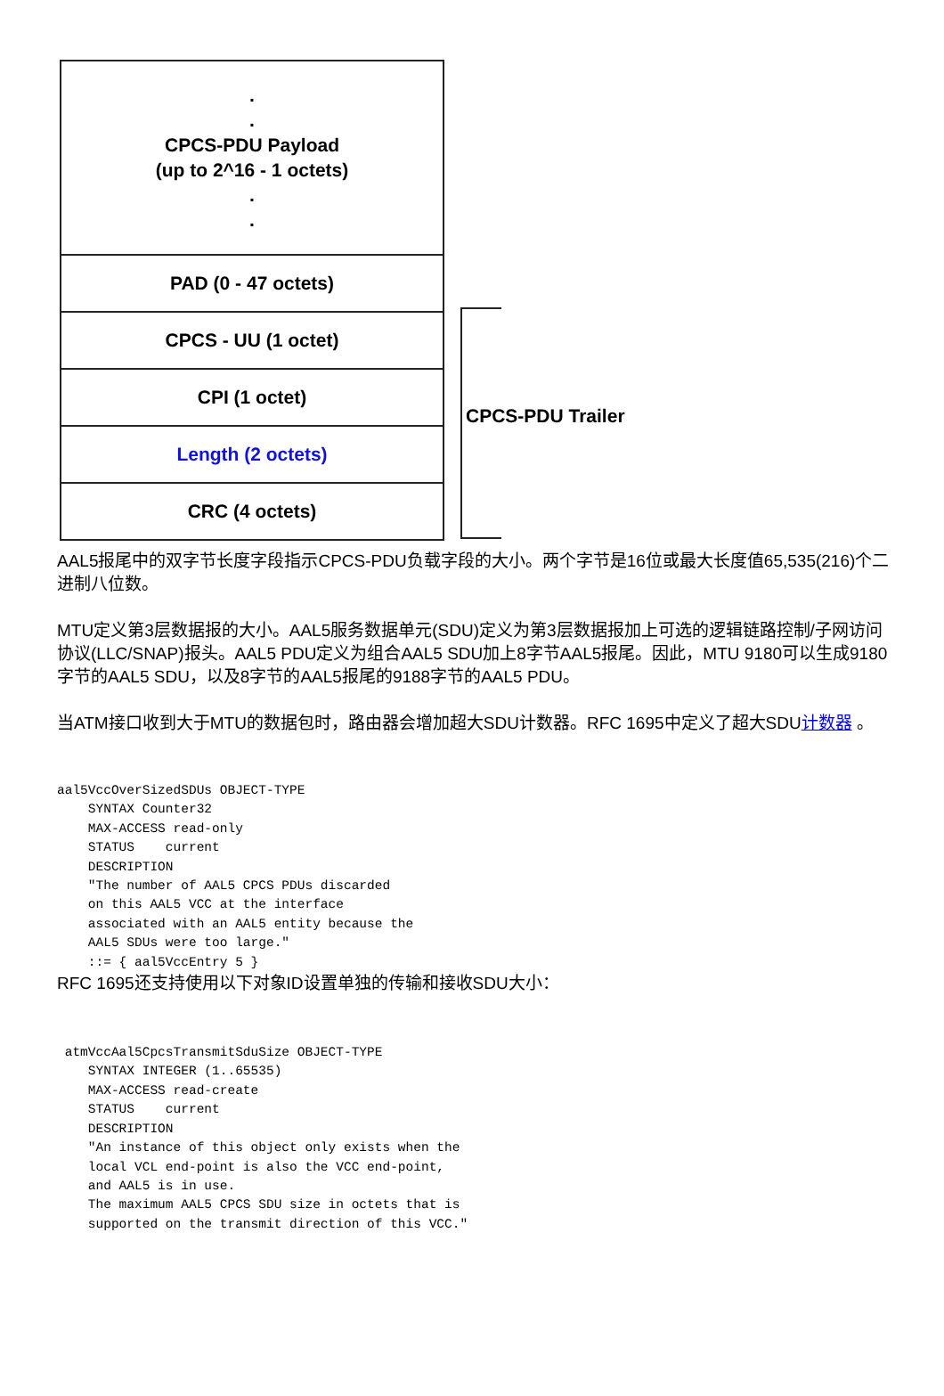.
.
CPCS-PDU Payload
(up to 2^16 - 1 octets)
.
.
PAD (0 - 47 octets)
CPCS - UU (1 octet)
CPI (1 octet)
Length (2 octets)
CRC (4 octets)
CPCS-PDU Trailer
AAL5报尾中的双字节长度字段指示CPCS-PDU负载字段的大小。两个字节是16位或最大长度值65,535(216)个二进制八位数。
MTU定义第3层数据报的大小。AAL5服务数据单元(SDU)定义为第3层数据报加上可选的逻辑链路控制/子网访问协议(LLC/SNAP)报头。AAL5 PDU定义为组合AAL5 SDU加上8字节AAL5报尾。因此，MTU 9180可以生成9180字节的AAL5 SDU，以及8字节的AAL5报尾的9188字节的AAL5 PDU。
当ATM接口收到大于MTU的数据包时，路由器会增加超大SDU计数器。RFC 1695中定义了超大SDU计数器 。
aal5VccOverSizedSDUs OBJECT-TYPE
    SYNTAX Counter32
    MAX-ACCESS read-only
    STATUS    current
    DESCRIPTION
    "The number of AAL5 CPCS PDUs discarded
    on this AAL5 VCC at the interface
    associated with an AAL5 entity because the
    AAL5 SDUs were too large."
    ::= { aal5VccEntry 5 }
RFC 1695还支持使用以下对象ID设置单独的传输和接收SDU大小：
 atmVccAal5CpcsTransmitSduSize OBJECT-TYPE
    SYNTAX INTEGER (1..65535)
    MAX-ACCESS read-create
    STATUS    current
    DESCRIPTION
    "An instance of this object only exists when the
    local VCL end-point is also the VCC end-point,
    and AAL5 is in use.
    The maximum AAL5 CPCS SDU size in octets that is
    supported on the transmit direction of this VCC."